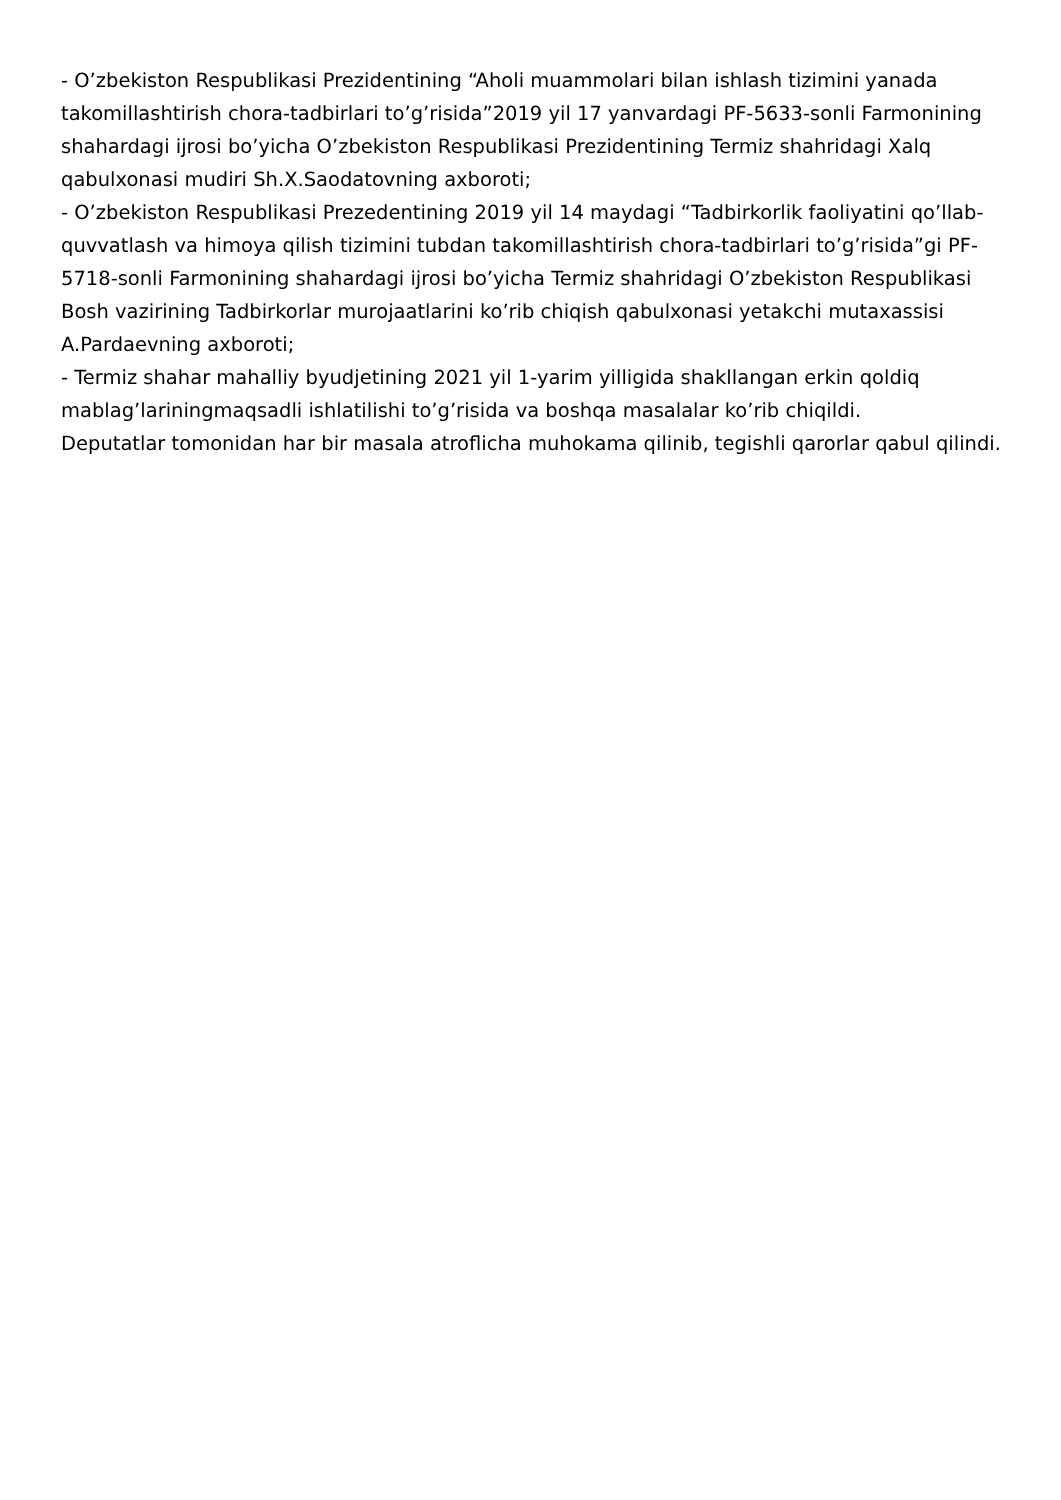- O’zbekiston Respublikasi Prezidentining “Aholi muammolari bilan ishlash tizimini yanada takomillashtirish chora-tadbirlari to’g’risida”2019 yil 17 yanvardagi PF-5633-sonli Farmonining shahardagi ijrosi bo’yicha O’zbekiston Respublikasi Prezidentining Termiz shahridagi Xalq qabulxonasi mudiri Sh.X.Saodatovning axboroti;
- O’zbekiston Respublikasi Prezedentining 2019 yil 14 maydagi “Tadbirkorlik faoliyatini qo’llab-quvvatlash va himoya qilish tizimini tubdan takomillashtirish chora-tadbirlari to’g’risida”gi PF-5718-sonli Farmonining shahardagi ijrosi bo’yicha Termiz shahridagi O’zbekiston Respublikasi Bosh vazirining Tadbirkorlar murojaatlarini ko’rib chiqish qabulxonasi yetakchi mutaxassisi A.Pardaevning axboroti;
- Termiz shahar mahalliy byudjetining 2021 yil 1-yarim yilligida shakllangan erkin qoldiq mablag’lariningmaqsadli ishlatilishi to’g’risida va boshqa masalalar ko’rib chiqildi.
Deputatlar tomonidan har bir masala atroflicha muhokama qilinib, tegishli qarorlar qabul qilindi.